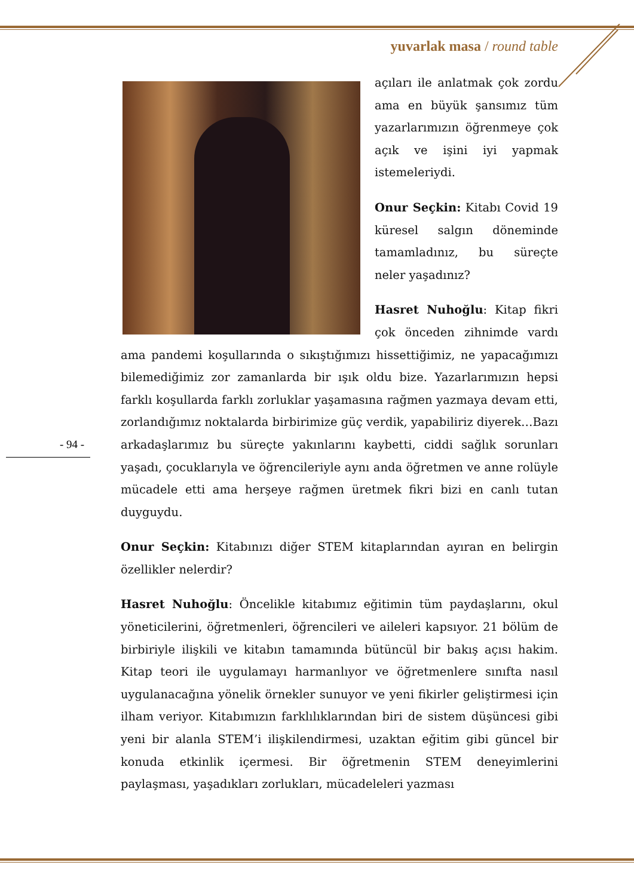yuvarlak masa / round table
- 94 -
açıları ile anlatmak çok zordu ama en büyük şansımız tüm yazarlarımızın öğrenmeye çok açık ve işini iyi yapmak istemeleriydi.
Onur Seçkin: Kitabı Covid 19 küresel salgın döneminde tamamladınız, bu süreçte neler yaşadınız?
Hasret Nuhoğlu: Kitap fikri çok önceden zihnimde vardı ama pandemi koşullarında o sıkıştığımızı hissettiğimiz, ne yapacağımızı bilemediğimiz zor zamanlarda bir ışık oldu bize. Yazarlarımızın hepsi farklı koşullarda farklı zorluklar yaşamasına rağmen yazmaya devam etti, zorlandığımız noktalarda birbirimize güç verdik, yapabiliriz diyerek…Bazı arkadaşlarımız bu süreçte yakınlarını kaybetti, ciddi sağlık sorunları yaşadı, çocuklarıyla ve öğrencileriyle aynı anda öğretmen ve anne rolüyle mücadele etti ama herşeye rağmen üretmek fikri bizi en canlı tutan duyguydu.
Onur Seçkin: Kitabınızı diğer STEM kitaplarından ayıran en belirgin özellikler nelerdir?
Hasret Nuhoğlu: Öncelikle kitabımız eğitimin tüm paydaşlarını, okul yöneticilerini, öğretmenleri, öğrencileri ve aileleri kapsıyor. 21 bölüm de birbiriyle ilişkili ve kitabın tamamında bütüncül bir bakış açısı hakim. Kitap teori ile uygulamayı harmanlıyor ve öğretmenlere sınıfta nasıl uygulanacağına yönelik örnekler sunuyor ve yeni fikirler geliştirmesi için ilham veriyor. Kitabımızın farklılıklarından biri de sistem düşüncesi gibi yeni bir alanla STEM’i ilişkilendirmesi, uzaktan eğitim gibi güncel bir konuda etkinlik içermesi. Bir öğretmenin STEM deneyimlerini paylaşması, yaşadıkları zorlukları, mücadeleleri yazması